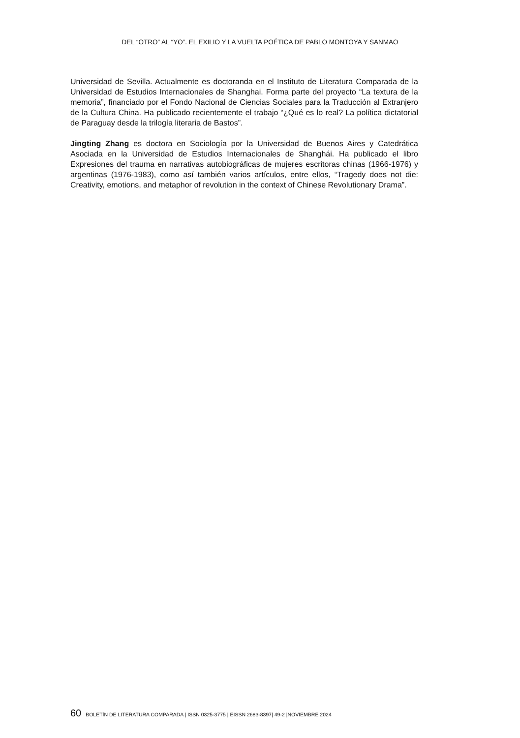DEL “OTRO” AL “YO”. EL EXILIO Y LA VUELTA POÉTICA DE PABLO MONTOYA Y SANMAO
Universidad de Sevilla. Actualmente es doctoranda en el Instituto de Literatura Comparada de la Universidad de Estudios Internacionales de Shanghai. Forma parte del proyecto “La textura de la memoria”, financiado por el Fondo Nacional de Ciencias Sociales para la Traducción al Extranjero de la Cultura China. Ha publicado recientemente el trabajo “¿Qué es lo real? La política dictatorial de Paraguay desde la trilogía literaria de Bastos”.
Jingting Zhang es doctora en Sociología por la Universidad de Buenos Aires y Catedrática Asociada en la Universidad de Estudios Internacionales de Shanghái. Ha publicado el libro Expresiones del trauma en narrativas autobiográficas de mujeres escritoras chinas (1966-1976) y argentinas (1976-1983), como así también varios artículos, entre ellos, “Tragedy does not die: Creativity, emotions, and metaphor of revolution in the context of Chinese Revolutionary Drama”.
60 BOLETÍN DE LITERATURA COMPARADA | ISSN 0325-3775 | EISSN 2683-8397| 49-2 |NOVIEMBRE 2024